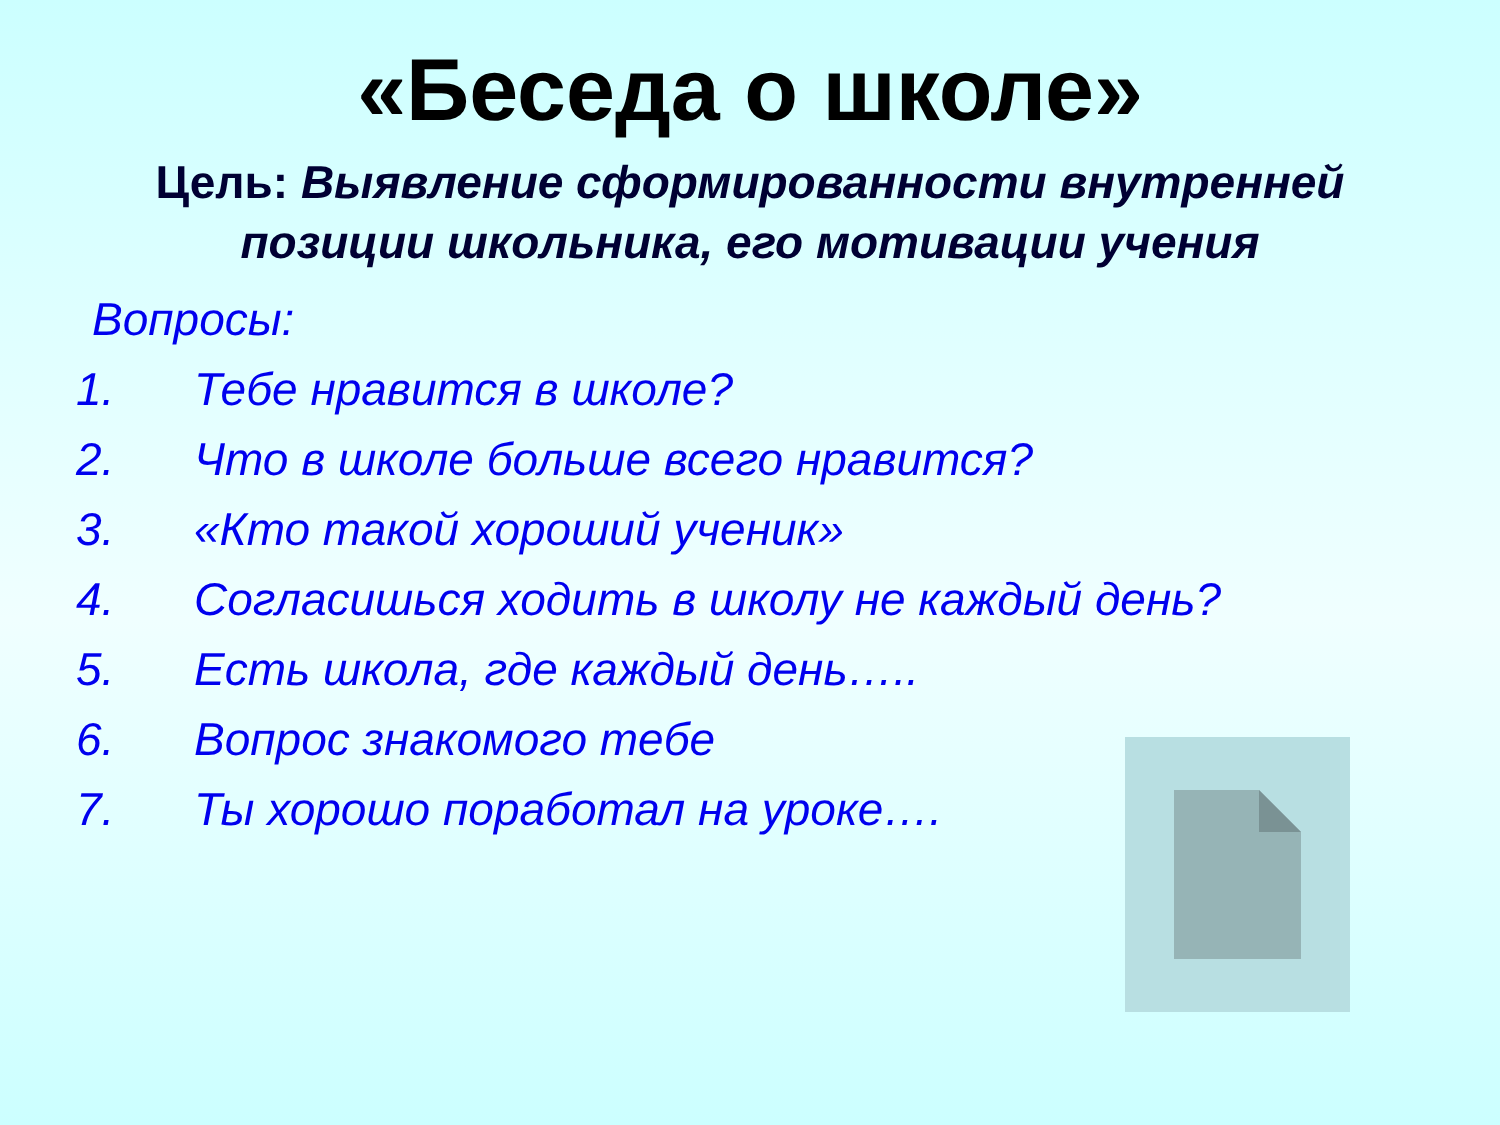«Беседа о школе»
Цель: Выявление сформированности внутренней позиции школьника, его мотивации учения
Вопросы:
1. Тебе нравится в школе?
2. Что в школе больше всего нравится?
3. «Кто такой хороший ученик»
4. Согласишься ходить в школу не каждый день?
5. Есть школа, где каждый день…..
6. Вопрос знакомого тебе
7. Ты хорошо поработал на уроке….